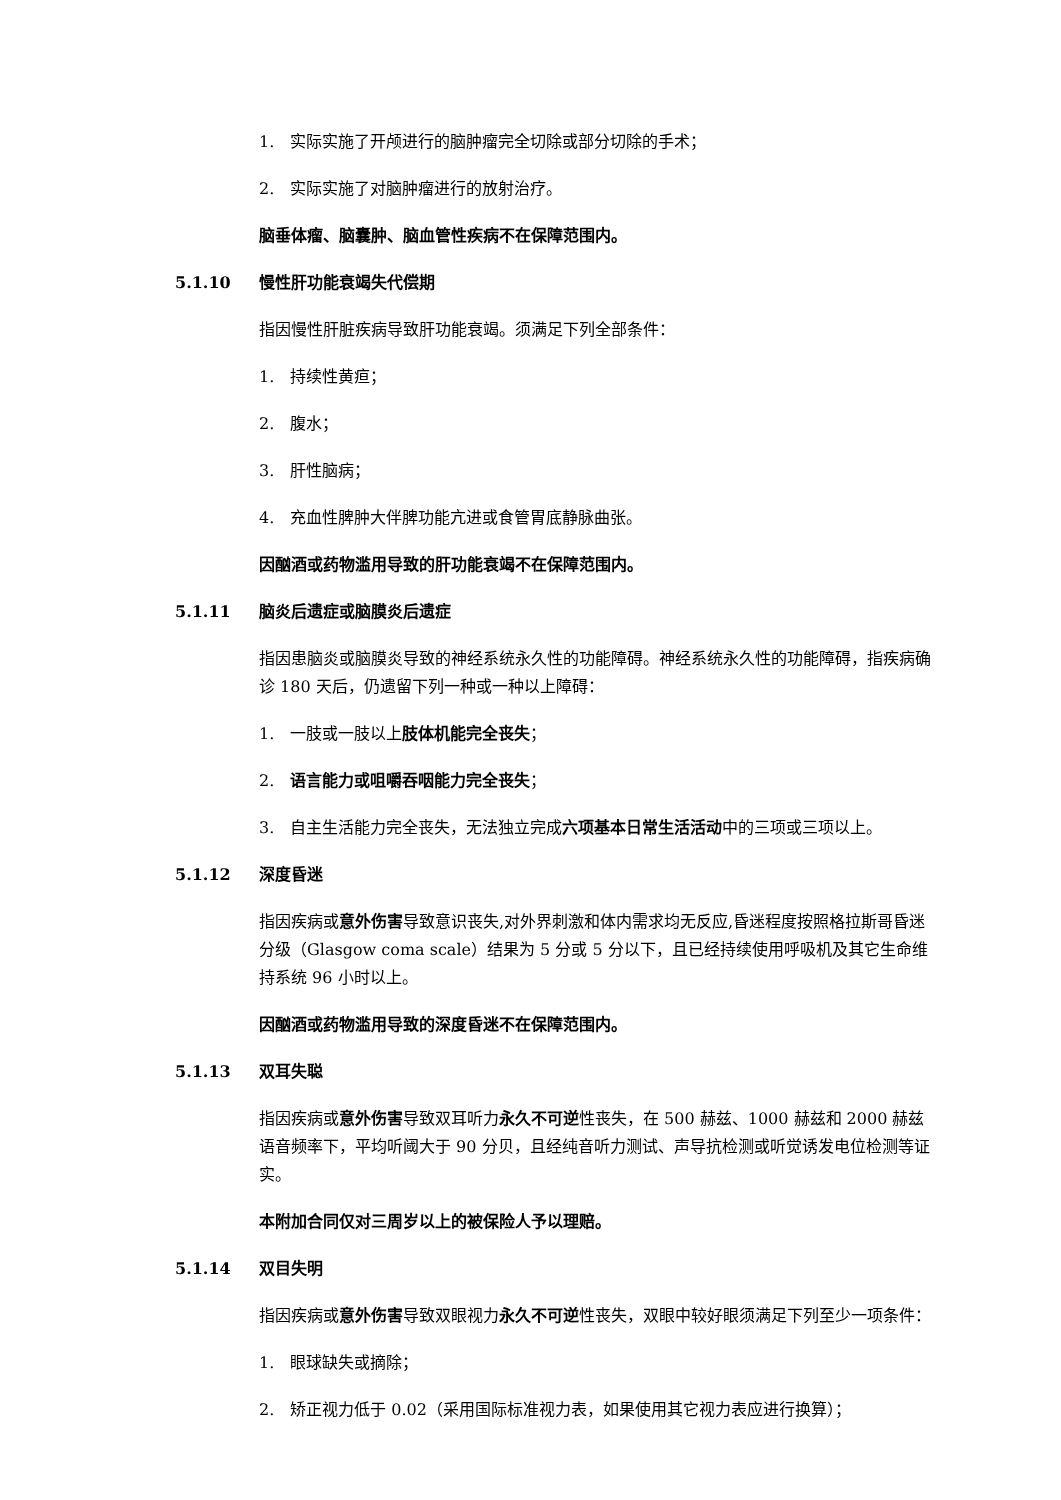1.　实际实施了开颅进行的脑肿瘤完全切除或部分切除的手术；
2.　实际实施了对脑肿瘤进行的放射治疗。
脑垂体瘤、脑囊肿、脑血管性疾病不在保障范围内。
5.1.10 慢性肝功能衰竭失代偿期
指因慢性肝脏疾病导致肝功能衰竭。须满足下列全部条件：
1.　持续性黄疸；
2.　腹水；
3.　肝性脑病；
4.　充血性脾肿大伴脾功能亢进或食管胃底静脉曲张。
因酗酒或药物滥用导致的肝功能衰竭不在保障范围内。
5.1.11 脑炎后遗症或脑膜炎后遗症
指因患脑炎或脑膜炎导致的神经系统永久性的功能障碍。神经系统永久性的功能障碍，指疾病确诊 180 天后，仍遗留下列一种或一种以上障碍：
1.　一肢或一肢以上肢体机能完全丧失；
2.　语言能力或咀嚼吞咽能力完全丧失；
3.　自主生活能力完全丧失，无法独立完成六项基本日常生活活动中的三项或三项以上。
5.1.12 深度昏迷
指因疾病或意外伤害导致意识丧失,对外界刺激和体内需求均无反应,昏迷程度按照格拉斯哥昏迷分级（Glasgow coma scale）结果为 5 分或 5 分以下，且已经持续使用呼吸机及其它生命维持系统 96 小时以上。
因酗酒或药物滥用导致的深度昏迷不在保障范围内。
5.1.13 双耳失聪
指因疾病或意外伤害导致双耳听力永久不可逆性丧失，在 500 赫兹、1000 赫兹和 2000 赫兹语音频率下，平均听阈大于 90 分贝，且经纯音听力测试、声导抗检测或听觉诱发电位检测等证实。
本附加合同仅对三周岁以上的被保险人予以理赔。
5.1.14 双目失明
指因疾病或意外伤害导致双眼视力永久不可逆性丧失，双眼中较好眼须满足下列至少一项条件：
1.　眼球缺失或摘除；
2.　矫正视力低于 0.02（采用国际标准视力表，如果使用其它视力表应进行换算）；